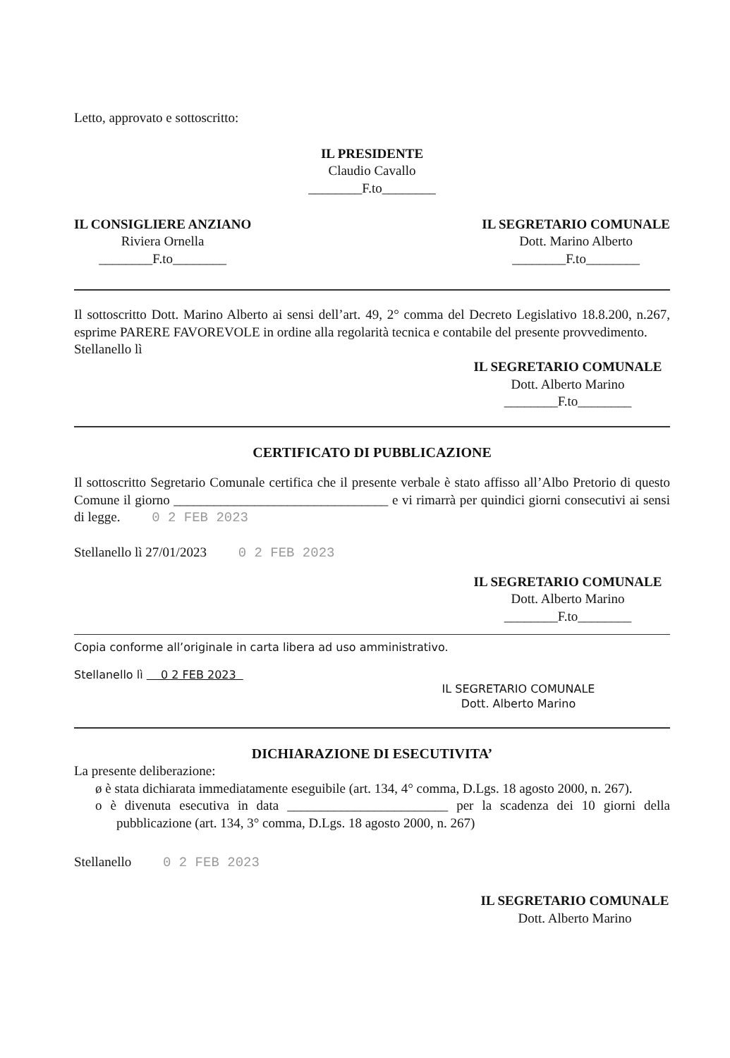Letto, approvato e sottoscritto:
IL PRESIDENTE
Claudio Cavallo
________F.to________
IL CONSIGLIERE ANZIANO
Riviera Ornella
________F.to________
IL SEGRETARIO COMUNALE
Dott. Marino Alberto
________F.to________
Il sottoscritto Dott. Marino Alberto ai sensi dell’art. 49, 2° comma del Decreto Legislativo 18.8.200, n.267, esprime PARERE FAVOREVOLE in ordine alla regolarità tecnica e contabile del presente provvedimento.
Stellanello lì
IL SEGRETARIO COMUNALE
Dott. Alberto Marino
________F.to________
CERTIFICATO DI PUBBLICAZIONE
Il sottoscritto Segretario Comunale certifica che il presente verbale è stato affisso all’Albo Pretorio di questo Comune il giorno ________________________________ e vi rimarrà per quindici giorni consecutivi ai sensi di legge. 0 2 FEB 2023
Stellanello lì 27/01/2023 0 2 FEB 2023
IL SEGRETARIO COMUNALE
Dott. Alberto Marino
________F.to________
Copia conforme all’originale in carta libera ad uso amministrativo.
Stellanello lì 0 2 FEB 2023
IL SEGRETARIO COMUNALE
Dott. Alberto Marino
DICHIARAZIONE DI ESECUTIVITA’
La presente deliberazione:
ø è stata dichiarata immediatamente eseguibile (art. 134, 4° comma, D.Lgs. 18 agosto 2000, n. 267).
o è divenuta esecutiva in data ________________________ per la scadenza dei 10 giorni della pubblicazione (art. 134, 3° comma, D.Lgs. 18 agosto 2000, n. 267)
Stellanello 0 2 FEB 2023
IL SEGRETARIO COMUNALE
Dott. Alberto Marino